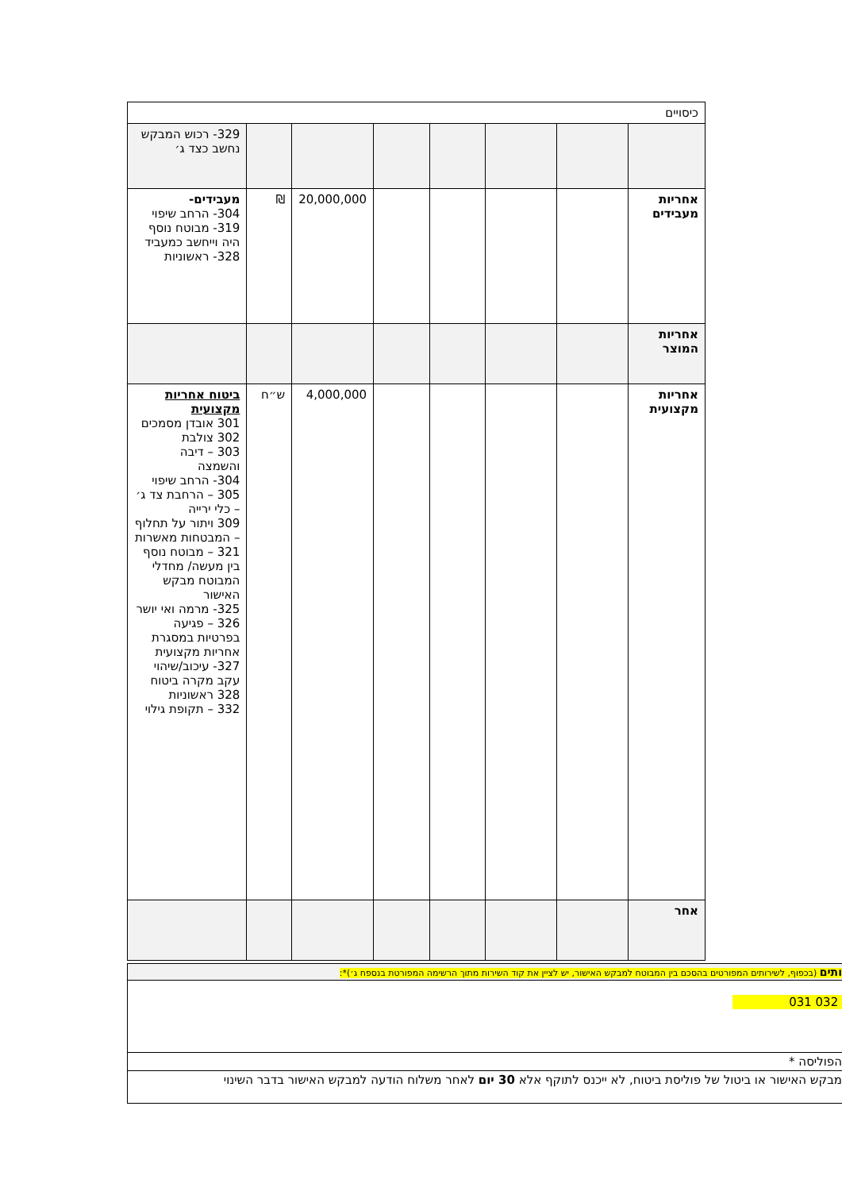| כיסויים | | | | | | | |
| | | | | | | | 329- רכוש המבקש נחשב כצד ג׳ |
| אחריות מעבידים | | | | | 20,000,000 | ₪ | מעבידים- 304- הרחב שיפוי 319- מבוטח נוסף היה וייחשב כמעביד 328- ראשוניות |
| אחריות המוצר | | | | | | | |
| אחריות מקצועית | | | | | 4,000,000 | ש״ח | ביטוח אחריות מקצועית 301 אובדן מסמכים 302 צולבת 303 – דיבה והשמצה 304- הרחב שיפוי 305 – הרחבת צד ג׳ – כלי ירייה 309 ויתור על תחלוף – המבטחות מאשרות 321 – מבוטח נוסף בין מעשה/ מחדלי המבוטח מבקש האישור 325- מרמה ואי יושר 326 – פגיעה בפרטיות במסגרת אחריות מקצועית 327- עיכוב/שיהוי עקב מקרה ביטוח 328 ראשוניות 332 – תקופת גילוי |
| אחר | | | | | | | |
ותים (בכפוף, לשירותים המפורטים בהסכם בין המבוטח למבקש האישור, יש לציין את קוד השירות מתוך הרשימה המפורטת בנספח ג׳)*:
032 031
הפוליסה *
מבקש האישור או ביטול של פוליסת ביטוח, לא ייכנס לתוקף אלא 30 יום לאחר משלוח הודעה למבקש האישור בדבר השינוי